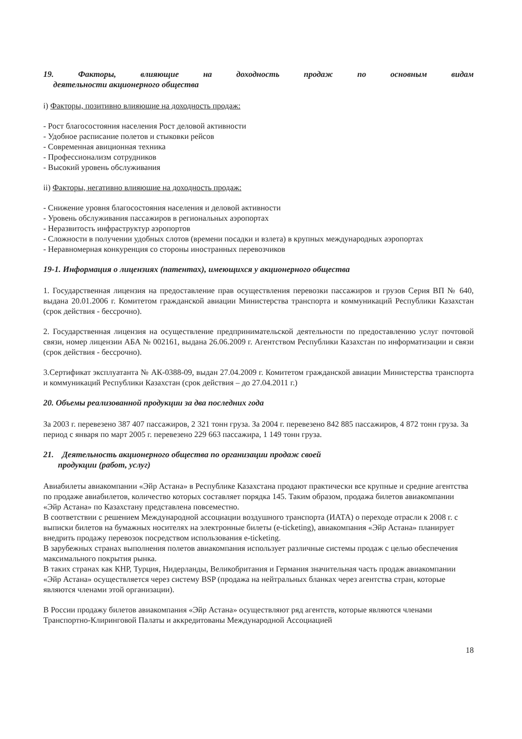19. Факторы, влияющие на доходность продаж по основным видам
деятельности акционерного общества
i) Факторы, позитивно влияющие на доходность продаж:
- Рост благосостояния населения Рост деловой активности
- Удобное расписание полетов и стыковки рейсов
- Современная авиционная техника
- Профессионализм сотрудников
- Высокий уровень обслуживания
ii) Факторы, негативно влияющие на доходность продаж:
- Снижение уровня благосостояния населения и деловой активности
- Уровень обслуживания пассажиров в региональных аэропортах
- Неразвитость инфраструктур аэропортов
- Сложности в получении удобных слотов (времени посадки и взлета) в крупных международных аэропортах
- Неравномерная конкуренция со стороны иностранных перевозчиков
19-1. Информация о лицензиях (патентах), имеющихся у акционерного общества
1. Государственная лицензия на предоставление прав осуществления перевозки пассажиров и грузов Серия ВП № 640, выдана 20.01.2006 г. Комитетом гражданской авиации Министерства транспорта и коммуникаций Республики Казахстан (срок действия - бессрочно).
2. Государственная лицензия на осуществление предпринимательской деятельности по предоставлению услуг почтовой связи, номер лицензии АБА № 002161, выдана 26.06.2009 г. Агентством Республики Казахстан по информатизации и связи (срок действия - бессрочно).
3.Сертификат эксплуатанта № АК-0388-09, выдан 27.04.2009 г. Комитетом гражданской авиации Министерства транспорта и коммуникаций Республики Казахстан (срок действия – до 27.04.2011 г.)
20. Объемы реализованной продукции за два последних года
За 2003 г. перевезено 387 407 пассажиров, 2 321 тонн груза. За 2004 г. перевезено 842 885 пассажиров, 4 872 тонн груза. За период с января по март 2005 г. перевезено 229 663 пассажира, 1 149 тонн груза.
21. Деятельность акционерного общества по организации продаж своей
продукции (работ, услуг)
Авиабилеты авиакомпании «Эйр Астана» в Республике Казахстана продают практически все крупные и средние агентства по продаже авиабилетов, количество которых составляет порядка 145. Таким образом, продажа билетов авиакомпании «Эйр Астана» по Казахстану представлена повсеместно.
В соответствии с решением Международной ассоциации воздушного транспорта (ИАТА) о переходе отрасли к 2008 г. с выписки билетов на бумажных носителях на электронные билеты (e-ticketing), авиакомпания «Эйр Астана» планирует внедрить продажу перевозок посредством использования e-ticketing.
В зарубежных странах выполнения полетов авиакомпания использует различные системы продаж с целью обеспечения максимального покрытия рынка.
В таких странах как КНР, Турция, Нидерланды, Великобритания и Германия значительная часть продаж авиакомпании «Эйр Астана» осуществляется через систему BSP (продажа на нейтральных бланках через агентства стран, которые являются членами этой организации).
В России продажу билетов авиакомпания «Эйр Астана» осуществляют ряд агентств, которые являются членами Транспортно-Клиринговой Палаты и аккредитованы Международной Ассоциацией
18